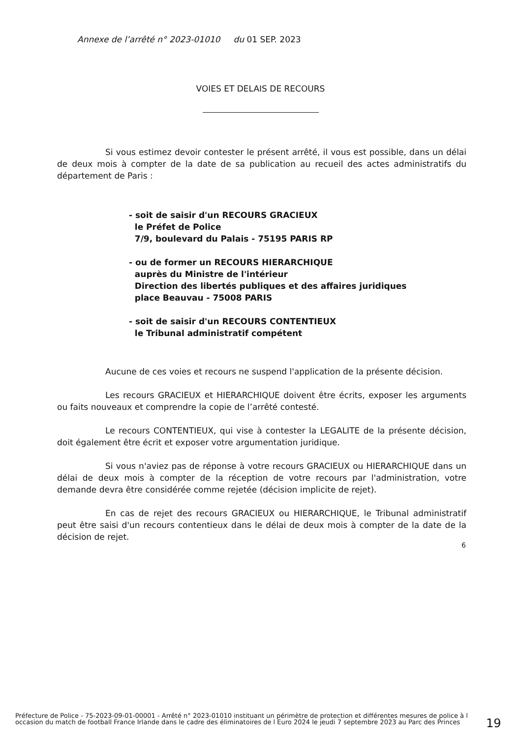Annexe de l’arrêté n° 2023-01010 du 01 SEP. 2023
VOIES ET DELAIS DE RECOURS
Si vous estimez devoir contester le présent arrêté, il vous est possible, dans un délai de deux mois à compter de la date de sa publication au recueil des actes administratifs du département de Paris :
- soit de saisir d'un RECOURS GRACIEUX
le Préfet de Police
7/9, boulevard du Palais - 75195 PARIS RP
- ou de former un RECOURS HIERARCHIQUE
auprès du Ministre de l'intérieur
Direction des libertés publiques et des affaires juridiques
place Beauvau - 75008 PARIS
- soit de saisir d'un RECOURS CONTENTIEUX
le Tribunal administratif compétent
Aucune de ces voies et recours ne suspend l'application de la présente décision.
Les recours GRACIEUX et HIERARCHIQUE doivent être écrits, exposer les arguments ou faits nouveaux et comprendre la copie de l’arrêté contesté.
Le recours CONTENTIEUX, qui vise à contester la LEGALITE de la présente décision, doit également être écrit et exposer votre argumentation juridique.
Si vous n'aviez pas de réponse à votre recours GRACIEUX ou HIERARCHIQUE dans un délai de deux mois à compter de la réception de votre recours par l'administration, votre demande devra être considérée comme rejetée (décision implicite de rejet).
En cas de rejet des recours GRACIEUX ou HIERARCHIQUE, le Tribunal administratif peut être saisi d'un recours contentieux dans le délai de deux mois à compter de la date de la décision de rejet.
6
Préfecture de Police - 75-2023-09-01-00001 - Arrêté n° 2023-01010 instituant un périmètre de protection et différentes mesures de police à l occasion du match de football France Irlande dans le cadre des éliminatoires de l Euro 2024 le jeudi 7 septembre 2023 au Parc des Princes
19